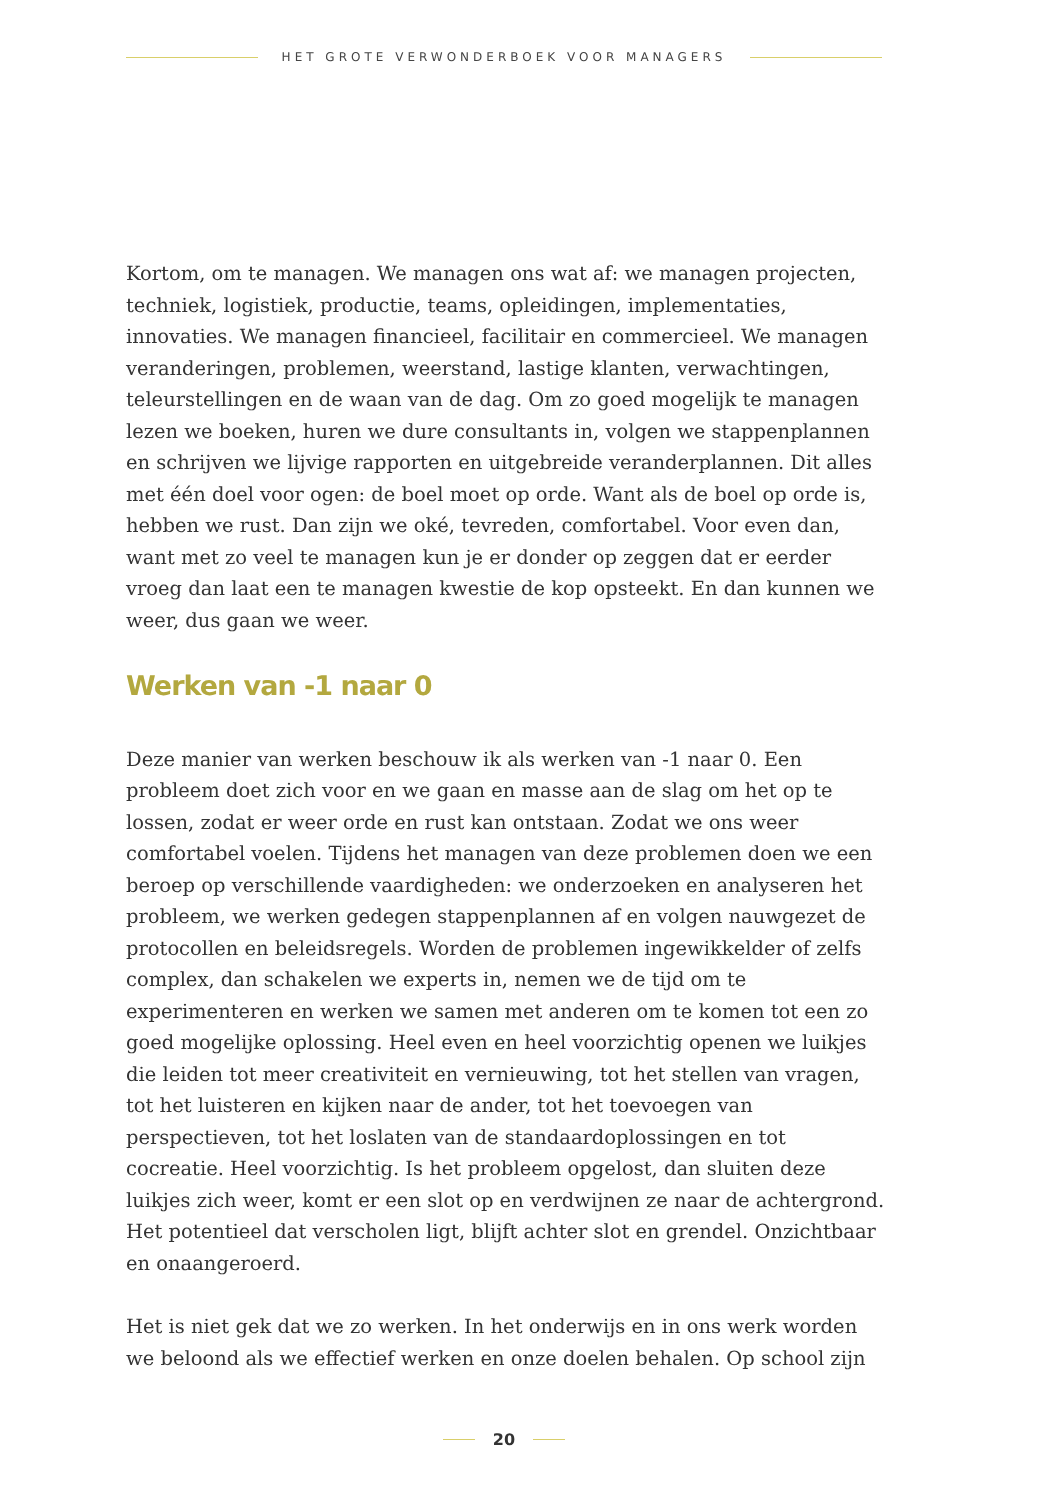HET GROTE VERWONDERBOEK VOOR MANAGERS
Kortom, om te managen. We managen ons wat af: we managen projecten, techniek, logistiek, productie, teams, opleidingen, implementaties, innovaties. We managen financieel, facilitair en commercieel. We managen veranderingen, problemen, weerstand, lastige klanten, verwachtingen, teleurstellingen en de waan van de dag. Om zo goed mogelijk te managen lezen we boeken, huren we dure consultants in, volgen we stappenplannen en schrijven we lijvige rapporten en uitgebreide veranderplannen. Dit alles met één doel voor ogen: de boel moet op orde. Want als de boel op orde is, hebben we rust. Dan zijn we oké, tevreden, comfortabel. Voor even dan, want met zo veel te managen kun je er donder op zeggen dat er eerder vroeg dan laat een te managen kwestie de kop opsteekt. En dan kunnen we weer, dus gaan we weer.
Werken van -1 naar 0
Deze manier van werken beschouw ik als werken van -1 naar 0. Een probleem doet zich voor en we gaan en masse aan de slag om het op te lossen, zodat er weer orde en rust kan ontstaan. Zodat we ons weer comfortabel voelen. Tijdens het managen van deze problemen doen we een beroep op verschillende vaardigheden: we onderzoeken en analyseren het probleem, we werken gedegen stappenplannen af en volgen nauwgezet de protocollen en beleidsregels. Worden de problemen ingewikkelder of zelfs complex, dan schakelen we experts in, nemen we de tijd om te experimenteren en werken we samen met anderen om te komen tot een zo goed mogelijke oplossing. Heel even en heel voorzichtig openen we luikjes die leiden tot meer creativiteit en vernieuwing, tot het stellen van vragen, tot het luisteren en kijken naar de ander, tot het toevoegen van perspectieven, tot het loslaten van de standaardoplossingen en tot cocreatie. Heel voorzichtig. Is het probleem opgelost, dan sluiten deze luikjes zich weer, komt er een slot op en verdwijnen ze naar de achtergrond. Het potentieel dat verscholen ligt, blijft achter slot en grendel. Onzichtbaar en onaangeroerd.
Het is niet gek dat we zo werken. In het onderwijs en in ons werk worden we beloond als we effectief werken en onze doelen behalen. Op school zijn
20